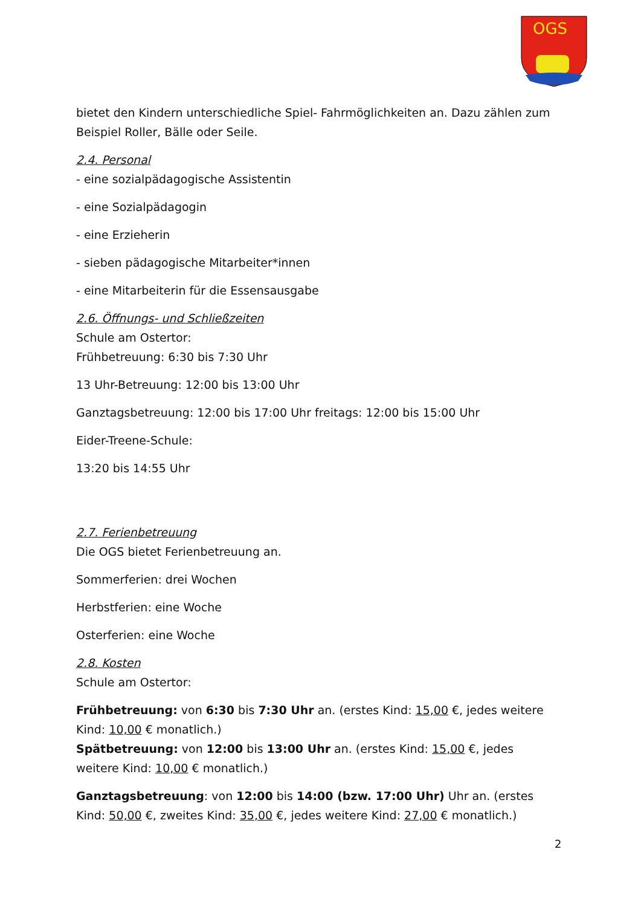OGS
bietet den Kindern unterschiedliche Spiel- Fahrmöglichkeiten an. Dazu zählen zum Beispiel Roller, Bälle oder Seile.
2.4. Personal
- eine sozialpädagogische Assistentin
- eine Sozialpädagogin
- eine Erzieherin
- sieben pädagogische Mitarbeiter*innen
- eine Mitarbeiterin für die Essensausgabe
2.6. Öffnungs- und Schließzeiten
Schule am Ostertor:
Frühbetreuung: 6:30 bis 7:30 Uhr
13 Uhr-Betreuung: 12:00 bis 13:00 Uhr
Ganztagsbetreuung: 12:00 bis 17:00 Uhr freitags: 12:00 bis 15:00 Uhr
Eider-Treene-Schule:
13:20 bis 14:55 Uhr
2.7. Ferienbetreuung
Die OGS bietet Ferienbetreuung an.
Sommerferien: drei Wochen
Herbstferien: eine Woche
Osterferien: eine Woche
2.8. Kosten
Schule am Ostertor:
Frühbetreuung: von 6:30 bis 7:30 Uhr an. (erstes Kind: 15,00 €, jedes weitere Kind: 10,00 € monatlich.)
Spätbetreuung: von 12:00 bis 13:00 Uhr an. (erstes Kind: 15,00 €, jedes weitere Kind: 10,00 € monatlich.)
Ganztagsbetreuung: von 12:00 bis 14:00 (bzw. 17:00 Uhr) Uhr an. (erstes Kind: 50,00 €, zweites Kind: 35,00 €, jedes weitere Kind: 27,00 € monatlich.)
2